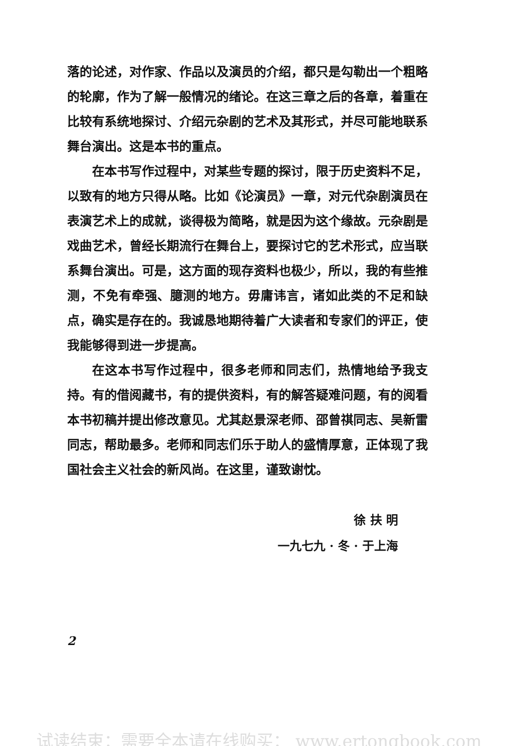落的论述，对作家、作品以及演员的介绍，都只是勾勒出一个粗略的轮廓，作为了解一般情况的绪论。在这三章之后的各章，着重在比较有系统地探讨、介绍元杂剧的艺术及其形式，并尽可能地联系舞台演出。这是本书的重点。
在本书写作过程中，对某些专题的探讨，限于历史资料不足，以致有的地方只得从略。比如《论演员》一章，对元代杂剧演员在表演艺术上的成就，谈得极为简略，就是因为这个缘故。元杂剧是戏曲艺术，曾经长期流行在舞台上，要探讨它的艺术形式，应当联系舞台演出。可是，这方面的现存资料也极少，所以，我的有些推测，不免有牵强、臆测的地方。毋庸讳言，诸如此类的不足和缺点，确实是存在的。我诚恳地期待着广大读者和专家们的评正，使我能够得到进一步提高。
在这本书写作过程中，很多老师和同志们，热情地给予我支持。有的借阅藏书，有的提供资料，有的解答疑难问题，有的阅看本书初稿并提出修改意见。尤其赵景深老师、邵曾祺同志、吴新雷同志，帮助最多。老师和同志们乐于助人的盛情厚意，正体现了我国社会主义社会的新风尚。在这里，谨致谢忱。
徐 扶 明
一九七九 · 冬 · 于上海
2
试读结束：需要全本请在线购买： www.ertongbook.com